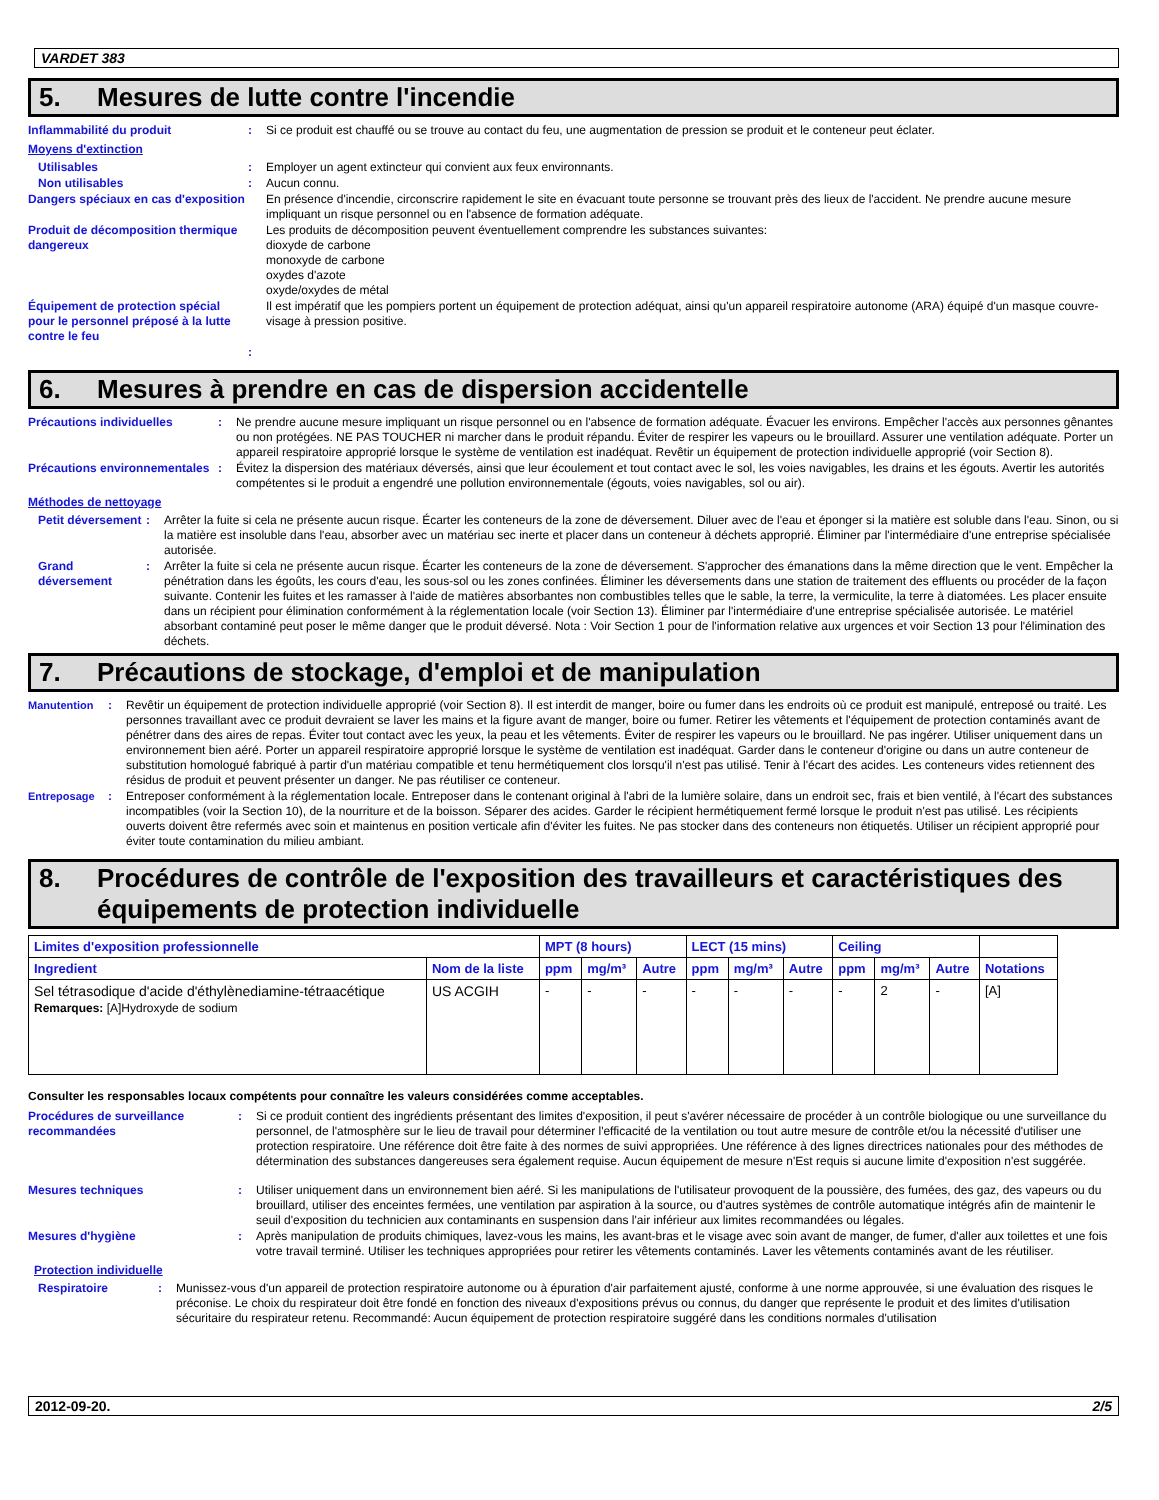VARDET 383
5. Mesures de lutte contre l'incendie
Inflammabilité du produit : Si ce produit est chauffé ou se trouve au contact du feu, une augmentation de pression se produit et le conteneur peut éclater.
Moyens d'extinction
Utilisables : Employer un agent extincteur qui convient aux feux environnants.
Non utilisables : Aucun connu.
Dangers spéciaux en cas d'exposition
En présence d'incendie, circonscrire rapidement le site en évacuant toute personne se trouvant près des lieux de l'accident. Ne prendre aucune mesure impliquant un risque personnel ou en l'absence de formation adéquate.
Produit de décomposition thermique dangereux
Les produits de décomposition peuvent éventuellement comprendre les substances suivantes:
dioxyde de carbone
monoxyde de carbone
oxydes d'azote
oxyde/oxydes de métal
Équipement de protection spécial pour le personnel préposé à la lutte contre le feu
Il est impératif que les pompiers portent un équipement de protection adéquat, ainsi qu'un appareil respiratoire autonome (ARA) équipé d'un masque couvre-visage à pression positive.
:
6. Mesures à prendre en cas de dispersion accidentelle
Précautions individuelles : Ne prendre aucune mesure impliquant un risque personnel ou en l'absence de formation adéquate. Évacuer les environs. Empêcher l'accès aux personnes gênantes ou non protégées. NE PAS TOUCHER ni marcher dans le produit répandu. Éviter de respirer les vapeurs ou le brouillard. Assurer une ventilation adéquate. Porter un appareil respiratoire approprié lorsque le système de ventilation est inadéquat. Revêtir un équipement de protection individuelle approprié (voir Section 8).
Précautions environnementales
: Évitez la dispersion des matériaux déversés, ainsi que leur écoulement et tout contact avec le sol, les voies navigables, les drains et les égouts. Avertir les autorités compétentes si le produit a engendré une pollution environnementale (égouts, voies navigables, sol ou air).
Méthodes de nettoyage
Petit déversement
: Arrêter la fuite si cela ne présente aucun risque. Écarter les conteneurs de la zone de déversement. Diluer avec de l'eau et éponger si la matière est soluble dans l'eau. Sinon, ou si la matière est insoluble dans l'eau, absorber avec un matériau sec inerte et placer dans un conteneur à déchets approprié. Éliminer par l'intermédiaire d'une entreprise spécialisée autorisée.
Grand déversement
: Arrêter la fuite si cela ne présente aucun risque. Écarter les conteneurs de la zone de déversement. S'approcher des émanations dans la même direction que le vent. Empêcher la pénétration dans les égoûts, les cours d'eau, les sous-sol ou les zones confinées. Éliminer les déversements dans une station de traitement des effluents ou procéder de la façon suivante. Contenir les fuites et les ramasser à l'aide de matières absorbantes non combustibles telles que le sable, la terre, la vermiculite, la terre à diatomées. Les placer ensuite dans un récipient pour élimination conformément à la réglementation locale (voir Section 13). Éliminer par l'intermédiaire d'une entreprise spécialisée autorisée. Le matériel absorbant contaminé peut poser le même danger que le produit déversé. Nota : Voir Section 1 pour de l'information relative aux urgences et voir Section 13 pour l'élimination des déchets.
7. Précautions de stockage, d'emploi et de manipulation
Manutention : Revêtir un équipement de protection individuelle approprié (voir Section 8). Il est interdit de manger, boire ou fumer dans les endroits où ce produit est manipulé, entreposé ou traité. Les personnes travaillant avec ce produit devraient se laver les mains et la figure avant de manger, boire ou fumer. Retirer les vêtements et l'équipement de protection contaminés avant de pénétrer dans des aires de repas. Éviter tout contact avec les yeux, la peau et les vêtements. Éviter de respirer les vapeurs ou le brouillard. Ne pas ingérer. Utiliser uniquement dans un environnement bien aéré. Porter un appareil respiratoire approprié lorsque le système de ventilation est inadéquat. Garder dans le conteneur d'origine ou dans un autre conteneur de substitution homologué fabriqué à partir d'un matériau compatible et tenu hermétiquement clos lorsqu'il n'est pas utilisé. Tenir à l'écart des acides. Les conteneurs vides retiennent des résidus de produit et peuvent présenter un danger. Ne pas réutiliser ce conteneur.
Entreposage : Entreposer conformément à la réglementation locale. Entreposer dans le contenant original à l'abri de la lumière solaire, dans un endroit sec, frais et bien ventilé, à l'écart des substances incompatibles (voir la Section 10), de la nourriture et de la boisson. Séparer des acides. Garder le récipient hermétiquement fermé lorsque le produit n'est pas utilisé. Les récipients ouverts doivent être refermés avec soin et maintenus en position verticale afin d'éviter les fuites. Ne pas stocker dans des conteneurs non étiquetés. Utiliser un récipient approprié pour éviter toute contamination du milieu ambiant.
8. Procédures de contrôle de l'exposition des travailleurs et caractéristiques des équipements de protection individuelle
| Limites d'exposition professionnelle | | MPT (8 hours) | | | LECT (15 mins) | | | Ceiling | | | |
| --- | --- | --- | --- | --- | --- | --- | --- | --- | --- | --- | --- |
| Ingredient | Nom de la liste | ppm | mg/m³ | Autre | ppm | mg/m³ | Autre | ppm | mg/m³ | Autre | Notations |
| Sel tétrasodique d'acide d'éthylènediamine-tétraacétique Remarques: [A]Hydroxyde de sodium | US ACGIH | - | - | - | - | - | - | - | 2 | - | [A] |
Consulter les responsables locaux compétents pour connaître les valeurs considérées comme acceptables.
Procédures de surveillance recommandées
: Si ce produit contient des ingrédients présentant des limites d'exposition, il peut s'avérer nécessaire de procéder à un contrôle biologique ou une surveillance du personnel, de l'atmosphère sur le lieu de travail pour déterminer l'efficacité de la ventilation ou tout autre mesure de contrôle et/ou la nécessité d'utiliser une protection respiratoire. Une référence doit être faite à des normes de suivi appropriées. Une référence à des lignes directrices nationales pour des méthodes de détermination des substances dangereuses sera également requise. Aucun équipement de mesure n'Est requis si aucune limite d'exposition n'est suggérée.
Mesures techniques : Utiliser uniquement dans un environnement bien aéré. Si les manipulations de l'utilisateur provoquent de la poussière, des fumées, des gaz, des vapeurs ou du brouillard, utiliser des enceintes fermées, une ventilation par aspiration à la source, ou d'autres systèmes de contrôle automatique intégrés afin de maintenir le seuil d'exposition du technicien aux contaminants en suspension dans l'air inférieur aux limites recommandées ou légales.
Mesures d'hygiène : Après manipulation de produits chimiques, lavez-vous les mains, les avant-bras et le visage avec soin avant de manger, de fumer, d'aller aux toilettes et une fois votre travail terminé. Utiliser les techniques appropriées pour retirer les vêtements contaminés. Laver les vêtements contaminés avant de les réutiliser.
Protection individuelle
Respiratoire : Munissez-vous d'un appareil de protection respiratoire autonome ou à épuration d'air parfaitement ajusté, conforme à une norme approuvée, si une évaluation des risques le préconise. Le choix du respirateur doit être fondé en fonction des niveaux d'expositions prévus ou connus, du danger que représente le produit et des limites d'utilisation sécuritaire du respirateur retenu. Recommandé: Aucun équipement de protection respiratoire suggéré dans les conditions normales d'utilisation
2012-09-20. 2/5